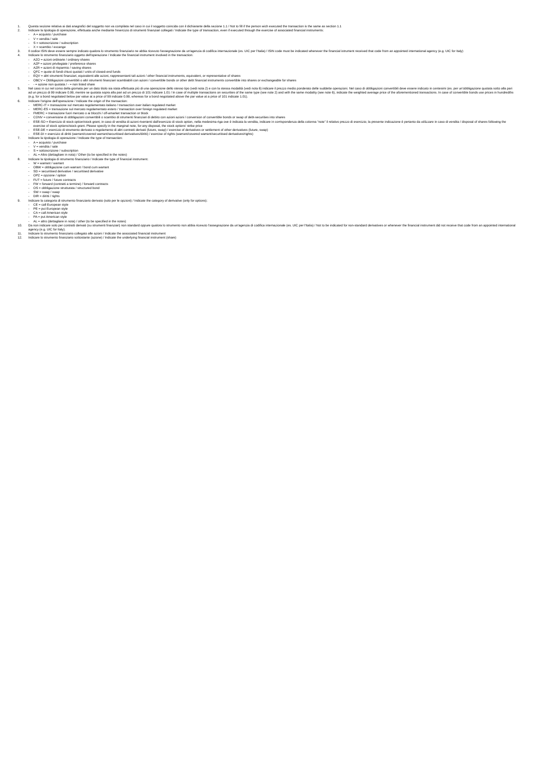1. Questa sezione relativa ai dati anagrafici del soggetto non va compilata nel caso in cui il soggetto coincida con il dichiarante della sezione 1.1 / Not to fill if the person wich executed the transaction is the same as section 1.1
2. Indicare la tipologia di operazione, effettuata anche mediante l'esercizio di strumenti finanziari collegati / Indicate the type of transaction, even if executed through the exercise of associated financial instruments:
- A = acquisto / purchase
- V = vendita / sale
- S = sottoscrizione / subscription
- X = scambio / excange
3. Il codice ISIN deve essere sempre indicato qualora lo strumento finanziario ne abbia ricevuto l'assegnazione da un'agenzia di codifica internazionale (es. UIC per l'Italia) / ISIN code must be indicated whenever the financial istrument received that code from an appointed international agency (e.g. UIC for Italy)
4. Indicare lo strumento finanziario oggetto dell'operazione / Indicate the financial instrument involved in the transaction:
- AZO = azioni ordinarie / ordinary shares
- AZP = azioni privilegiate / preference shares
- AZR = azioni di risparmio / saving shares
- QFC = quote di fondi chiusi quotati / units of closed-end funds
- EQV = altri strumenti finanziari, equivalenti alle azioni, rappresentanti tali azioni / other financial instruments, equivalent, or representative of shares
- OBCV = Obbligazioni convertibili o altri strumenti finanziari scambiabili con azioni / convertible bonds or other debt financial instruments convertible into shares or exchangeable for shares
- - = azione non quotata / - = non listed share
5. Nel caso in cui nel corso della giornata per un dato titolo sia stata effettuata più di una operazione dello stesso tipo (vedi nota 2) e con la stessa modalità (vedi nota 6) indicare il prezzo medio ponderato delle suddette operazioni. Nel caso di obbligazioni convertibili deve essere indicato in centesimi (es. per un'obbligazione quotata sotto alla pari ad un prezzo di 99 indicare 0.99, mentre se quotata sopra alla pari ad un prezzo di 101 indicare 1.01 / In case of multiple transactions on securities of the same type (see note 2) and with the same modality (see note 6), indicate the weighted average price of the aforementioned transactions. In case of convertible bonds use prices in hundredths (e.g. for a bond negotiated below par value at a price of 99 indicate 0.99, whereas for a bond negotiated above the par value at a price of 101 indicate 1.01).
6. Indicare l'origine dell'operazione / Indicate the origin of the transaction:
- MERC-IT = transazione sul mercato regolamentato italiano / transaction over italian regulated market
- MERC-ES = transazione sul mercato regolamentato estero / transaction over foreign regulated market
- FMERC = transazione fuori mercato o ai blocchi / off-amarket transaction or block
- CONV = conversione di obbligazioni convertibili o scambio di strumenti finanziari di debito con azioni azioni / conversion of convertible bonds or swap of debt-securities into shares
- ESE-SO = Esercizio di stock option/stock grant; in caso di vendita di azioni rivenienti dall'esercizio di stock option, nella medesima riga ove è indicata la vendita, indicare in corrispondenza della colonna “note” il relativo prezzo di esercizio; la presente indicazione è pertanto da utilizzare in caso di vendita / disposal of shares following the exercise of stock options/stock grant. Please specify in the marginal note, for any disposal, the stock options' strike price
- ESE-DE = esercizio di strumento derivato o regolamento di altri contratti derivati (future, swap) / exercise of derivatives or settlement of other derivatives (future, swap)
- ESE-DI = esercizio di diritti (warrant/covered warrant/securitised derivatives/diritti) / exercise of rights (warrant/covered warrant/securitised derivatives/rights)
7. Indicare la tipologia di operazione / Indicate the type of transaction:
- A = acquisto / purchase
- V = vendita / sale
- S = sottoscrizione / subscription
- AL = Altro (dettagliare in nota) / Other (to be specified in the notes)
8. Indicare la tipologia di strumento finanziario / Indicate the type of financial instrument:
- W = warrant / warrant
- OBW = obbligazione cum warrant / bond cum warrant
- SD = securitised derivative / securitised derivative
- OPZ = opzione / option
- FUT = future / future contracts
- FW = forward (contratti a termine) / forward contracts
- OS = obbligazione strutturata / structured bond
- SW = swap / swap
- DIR = diritti / rights
9. Indicare la categoria di strumento finanziario derivato (solo per le opzioni) / Indicate the category of derivative (only for options):
- CE = call European style
- PE = put European style
- CA = call American style
- PA = put American style
- AL = altro (dettagliare in nota) / other (to be specified in the notes)
10. Da non indicare solo per contratti derivati (su strumenti finanziari) non standard oppure qualora lo strumento non abbia ricevuto l'assegnazione da un'agenzia di codifica internazionale (es. UIC per l'Italia) / Not to be indicated for non-standard derivatives or whenever the financial instrument did not receive that code from an appointed international agency (e.g. UIC for Italy).
11. Indicare lo strumento finanziario collegato alle azioni / Indicate the associated financial instrument
12. Indicare lo strumento finanziario sottostante (azione) / Indicate the underlying financial instrument (share)